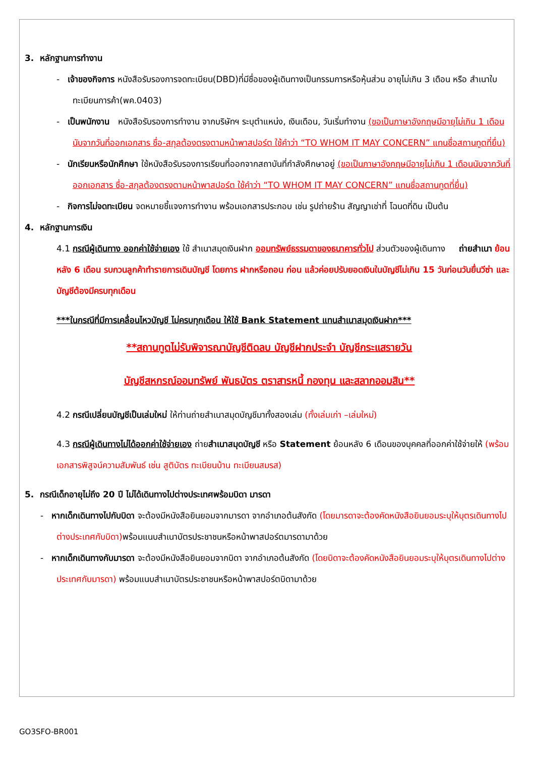3. หลักฐานการทำงาน
- เจ้าของกิจการ หนังสือรับรองการจดทะเบียน(DBD)ที่มีชื่อของผู้เดินทางเป็นกรรมการหรือหุ้นส่วน อายุไม่เกิน 3 เดือน หรือ สำเนาใบทะเบียนการค้า(พค.0403)
- เป็นพนักงาน หนังสือรับรองการทำงาน จากบริษัทฯ ระบุตำแหน่ง, เงินเดือน, วันเริ่มทำงาน (ขอเป็นภาษาอังกฤษมีอายุไม่เกิน 1 เดือนนับจากวันที่ออกเอกสาร ชื่อ-สกุลต้องตรงตามหน้าพาสปอร์ต ใช้คำว่า “TO WHOM IT MAY CONCERN” แทนชื่อสถานทูตที่ยื่น)
- นักเรียนหรือนักศึกษา ใช้หนังสือรับรองการเรียนที่ออกจากสถาบันที่กำลังศึกษาอยู่ (ขอเป็นภาษาอังกฤษมีอายุไม่เกิน 1 เดือนนับจากวันที่ออกเอกสาร ชื่อ-สกุลต้องตรงตามหน้าพาสปอร์ต ใช้คำว่า “TO WHOM IT MAY CONCERN” แทนชื่อสถานทูตที่ยื่น)
- กิจการไม่จดทะเบียน จดหมายชี้แจงการทำงาน พร้อมเอกสารประกอบ เช่น รูปถ่ายร้าน สัญญาเช่าที่ โฉนดที่ดิน เป็นต้น
4. หลักฐานการเงิน
4.1 กรณีผู้เดินทาง ออกค่าใช้จ่ายเอง ใช้ สำเนาสมุดเงินฝาก ออมทรัพย์ธรรมดาของธนาคารทั่วไป ส่วนตัวของผู้เดินทาง ถ่ายสำเนา ย้อนหลัง 6 เดือน รบกวนลูกค้าทำรายการเดินบัญชี โดยการ ฝากหรือถอน ก่อน แล้วค่อยปรับยอดเงินในบัญชีไม่เกิน 15 วันก่อนวันยื่นวีซ่า และบัญชีต้องมีครบทุกเดือน
***ในกรณีที่มีการเคลื่อนไหวบัญชี ไม่ครบทุกเดือน ให้ใช้ Bank Statement แทนสำเนาสมุดเงินฝาก***
**สถานทูตไม่รับพิจารณาบัญชีติดลบ บัญชีฝากประจำ บัญชีกระแสรายวัน
บัญชีสหกรณ์ออมทรัพย์ พันธบัตร ตราสารหนี้ กองทุน และสลากออมสิน**
4.2 กรณีเปลี่ยนบัญชีเป็นเล่มใหม่ ให้ท่านถ่ายสำเนาสมุดบัญชีมาทั้งสองเล่ม (ทั้งเล่มเก่า –เล่มใหม่)
4.3 กรณีผู้เดินทางไม่ได้ออกค่าใช้จ่ายเอง ถ่ายสำเนาสมุดบัญชี หรือ Statement ย้อนหลัง 6 เดือนของบุคคลที่ออกค่าใช้จ่ายให้ (พร้อมเอกสารพิสูจน์ความสัมพันธ์ เช่น สูติบัตร ทะเบียนบ้าน ทะเบียนสมรส)
5. กรณีเด็กอายุไม่ถึง 20 ปี ไม่ได้เดินทางไปต่างประเทศพร้อมบิดา มารดา
- หากเด็กเดินทางไปกับบิดา จะต้องมีหนังสือยินยอมจากมารดา จากอำเภอต้นสังกัด (โดยมารดาจะต้องคัดหนังสือยินยอมระบุให้บุตรเดินทางไปต่างประเทศกับบิดา) พร้อมแนบสำเนาบัตรประชาชนหรือหน้าพาสปอร์ตมารดามาด้วย
- หากเด็กเดินทางกับมารดา จะต้องมีหนังสือยินยอมจากบิดา จากอำเภอต้นสังกัด (โดยบิดาจะต้องคัดหนังสือยินยอมระบุให้บุตรเดินทางไปต่างประเทศกับมารดา) พร้อมแนบสำเนาบัตรประชาชนหรือหน้าพาสปอร์ตบิดามาด้วย
GO3SFO-BR001